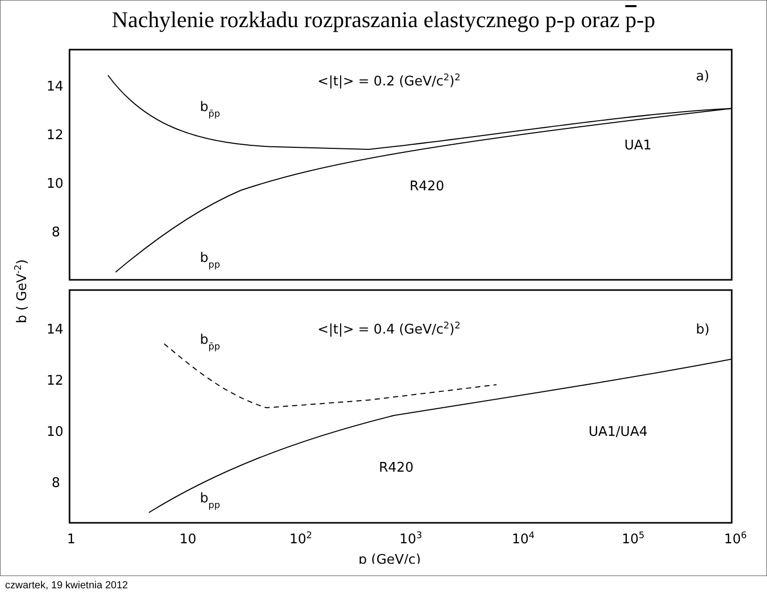Nachylenie rozkładu rozpraszania elastycznego p-p oraz p-p
14
12
10
8
14
12
10
8
<|t|> = 0.2 (GeV/c2)2
a)
bp̄p
bpp
UA1
R420
<|t|> = 0.4 (GeV/c2)2
b)
bp̄p
bpp
UA1/UA4
R420
1
10
102
103
104
105
106
p (GeV/c)
b ( GeV-2)
czwartek, 19 kwietnia 2012